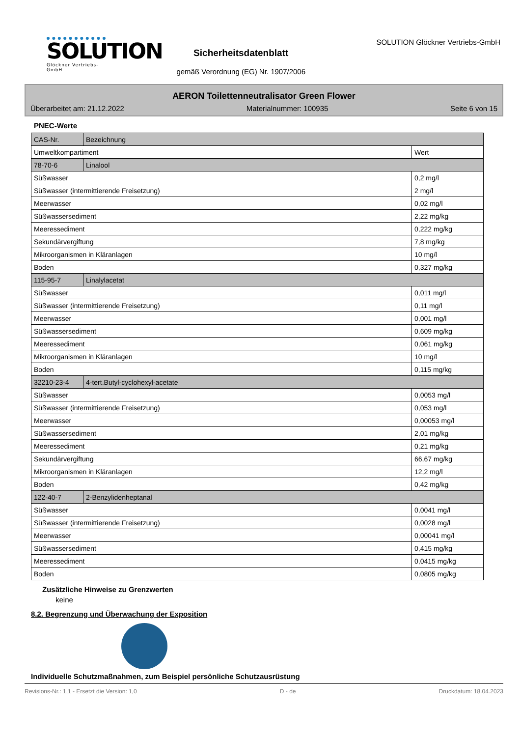SOLUTION
Glöckner Vertriebs-GmbH
Sicherheitsdatenblatt
gemäß Verordnung (EG) Nr. 1907/2006
SOLUTION Glöckner Vertriebs-GmbH
AERON Toilettenneutralisator Green Flower
Überarbeitet am: 21.12.2022 Materialnummer: 100935 Seite 6 von 15
PNEC-Werte
| CAS-Nr. | Bezeichnung | |
| Umweltkompartiment | | Wert |
| 78-70-6 | Linalool | |
| Süßwasser | | 0,2 mg/l |
| Süßwasser (intermittierende Freisetzung) | | 2 mg/l |
| Meerwasser | | 0,02 mg/l |
| Süßwassersediment | | 2,22 mg/kg |
| Meeressediment | | 0,222 mg/kg |
| Sekundärvergiftung | | 7,8 mg/kg |
| Mikroorganismen in Kläranlagen | | 10 mg/l |
| Boden | | 0,327 mg/kg |
| 115-95-7 | Linalylacetat | |
| Süßwasser | | 0,011 mg/l |
| Süßwasser (intermittierende Freisetzung) | | 0,11 mg/l |
| Meerwasser | | 0,001 mg/l |
| Süßwassersediment | | 0,609 mg/kg |
| Meeressediment | | 0,061 mg/kg |
| Mikroorganismen in Kläranlagen | | 10 mg/l |
| Boden | | 0,115 mg/kg |
| 32210-23-4 | 4-tert.Butyl-cyclohexyl-acetate | |
| Süßwasser | | 0,0053 mg/l |
| Süßwasser (intermittierende Freisetzung) | | 0,053 mg/l |
| Meerwasser | | 0,00053 mg/l |
| Süßwassersediment | | 2,01 mg/kg |
| Meeressediment | | 0,21 mg/kg |
| Sekundärvergiftung | | 66,67 mg/kg |
| Mikroorganismen in Kläranlagen | | 12,2 mg/l |
| Boden | | 0,42 mg/kg |
| 122-40-7 | 2-Benzylidenheptanal | |
| Süßwasser | | 0,0041 mg/l |
| Süßwasser (intermittierende Freisetzung) | | 0,0028 mg/l |
| Meerwasser | | 0,00041 mg/l |
| Süßwassersediment | | 0,415 mg/kg |
| Meeressediment | | 0,0415 mg/kg |
| Boden | | 0,0805 mg/kg |
Zusätzliche Hinweise zu Grenzwerten
keine
8.2. Begrenzung und Überwachung der Exposition
Individuelle Schutzmaßnahmen, zum Beispiel persönliche Schutzausrüstung
Revisions-Nr.: 1,1 - Ersetzt die Version: 1,0 D - de Druckdatum: 18.04.2023